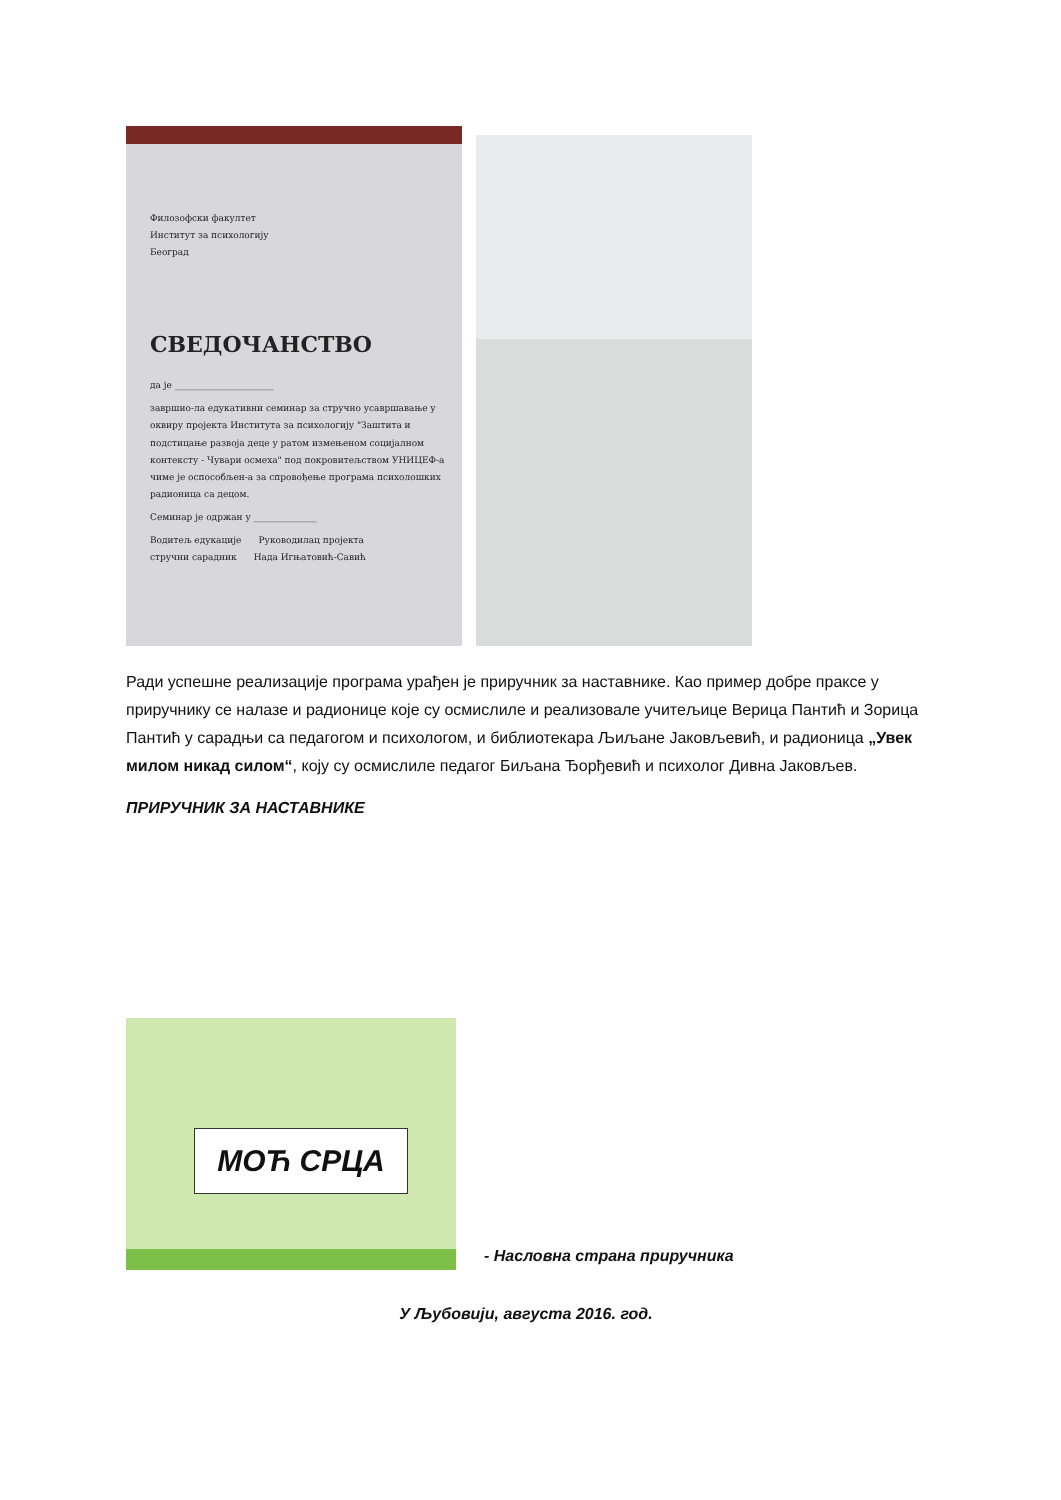Филозофски факултет
Институт за психологију
Београд
СВЕДОЧАНСТВО
да је ______________________
завршио-ла едукативни семинар за стручно усавршавање у оквиру пројекта Института за психологију "Заштита и подстицање развоја деце у ратом измењеном социјалном контексту - Чувари осмеха" под покровитељством УНИЦЕФ-а чиме је оспособљен-а за спровођење програма психолошких радионица са децом.
Семинар је одржан у ______________
Водитељ едукације Руководилац пројекта
стручни сарадник Нада Игњатовић-Савић
Ради успешне реализације програма урађен је приручник за наставнике. Као пример добре праксе у приручнику се налазе и радионице које су осмислиле и реализовале учитељице Верица Пантић и Зорица Пантић у сарадњи са педагогом и психологом, и библиотекара Љиљане Јаковљевић, и радионица „Увек милом никад силом“, коју су осмислиле педагог Биљана Ђорђевић и психолог Дивна Јаковљев.
ПРИРУЧНИК ЗА НАСТАВНИКЕ
МОЋ СРЦА
- Насловна страна приручника
У Љубовији, августа 2016. год.